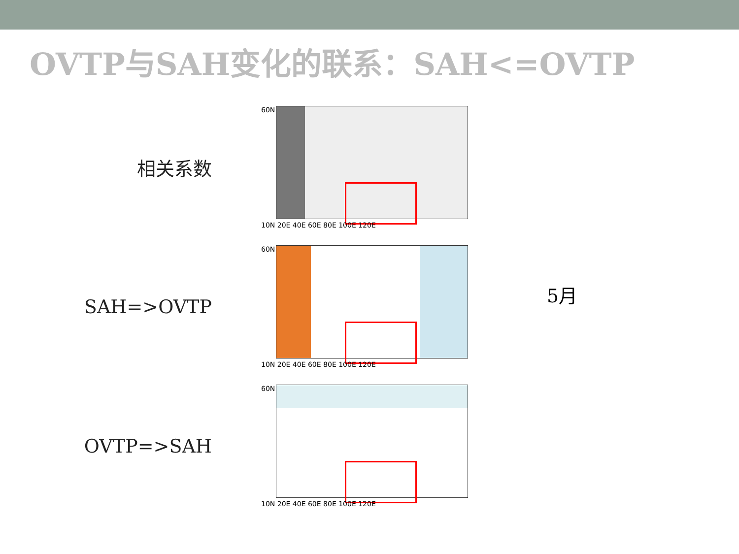OVTP与SAH变化的联系：SAH<=OVTP
相关系数
60N
10N 20E 40E 60E 80E 100E 120E
SAH=>OVTP
60N
10N 20E 40E 60E 80E 100E 120E
OVTP=>SAH
60N
10N 20E 40E 60E 80E 100E 120E
5月